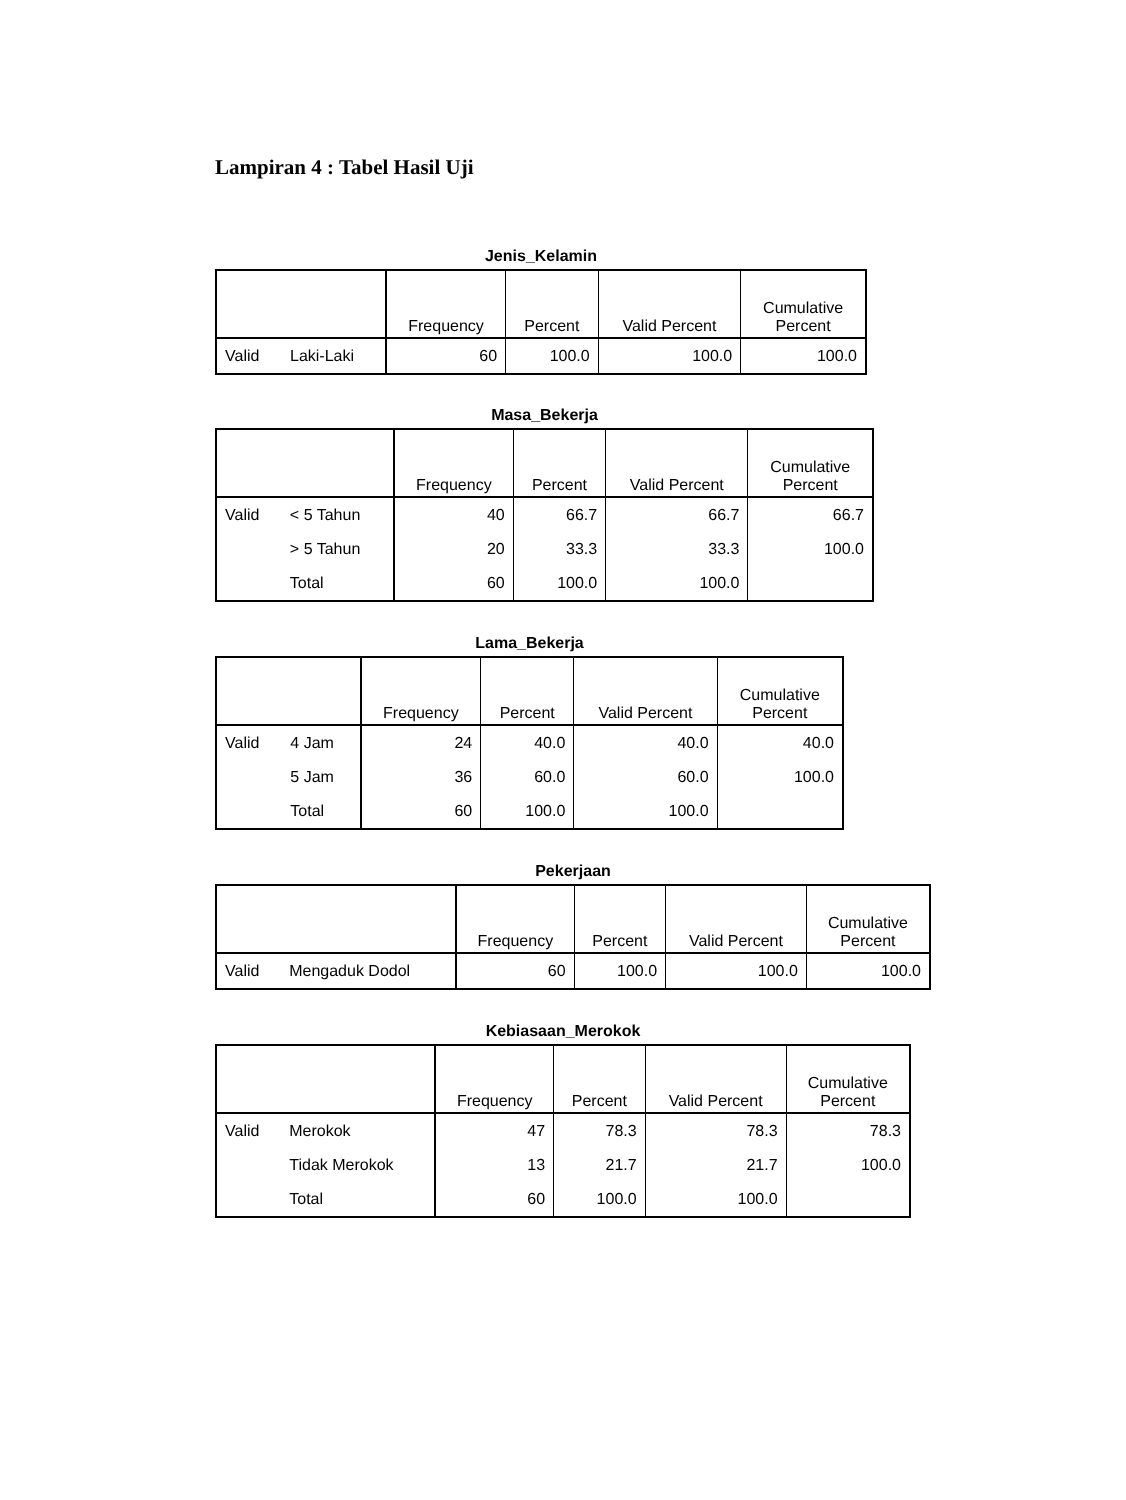Lampiran 4 : Tabel Hasil Uji
Jenis_Kelamin
| | | Frequency | Percent | Valid Percent | Cumulative Percent |
| --- | --- | --- | --- | --- | --- |
| Valid | Laki-Laki | 60 | 100.0 | 100.0 | 100.0 |
Masa_Bekerja
| | | Frequency | Percent | Valid Percent | Cumulative Percent |
| --- | --- | --- | --- | --- | --- |
| Valid | < 5 Tahun | 40 | 66.7 | 66.7 | 66.7 |
| | > 5 Tahun | 20 | 33.3 | 33.3 | 100.0 |
| | Total | 60 | 100.0 | 100.0 | |
Lama_Bekerja
| | | Frequency | Percent | Valid Percent | Cumulative Percent |
| --- | --- | --- | --- | --- | --- |
| Valid | 4 Jam | 24 | 40.0 | 40.0 | 40.0 |
| | 5 Jam | 36 | 60.0 | 60.0 | 100.0 |
| | Total | 60 | 100.0 | 100.0 | |
Pekerjaan
| | | Frequency | Percent | Valid Percent | Cumulative Percent |
| --- | --- | --- | --- | --- | --- |
| Valid | Mengaduk Dodol | 60 | 100.0 | 100.0 | 100.0 |
Kebiasaan_Merokok
| | | Frequency | Percent | Valid Percent | Cumulative Percent |
| --- | --- | --- | --- | --- | --- |
| Valid | Merokok | 47 | 78.3 | 78.3 | 78.3 |
| | Tidak Merokok | 13 | 21.7 | 21.7 | 100.0 |
| | Total | 60 | 100.0 | 100.0 | |